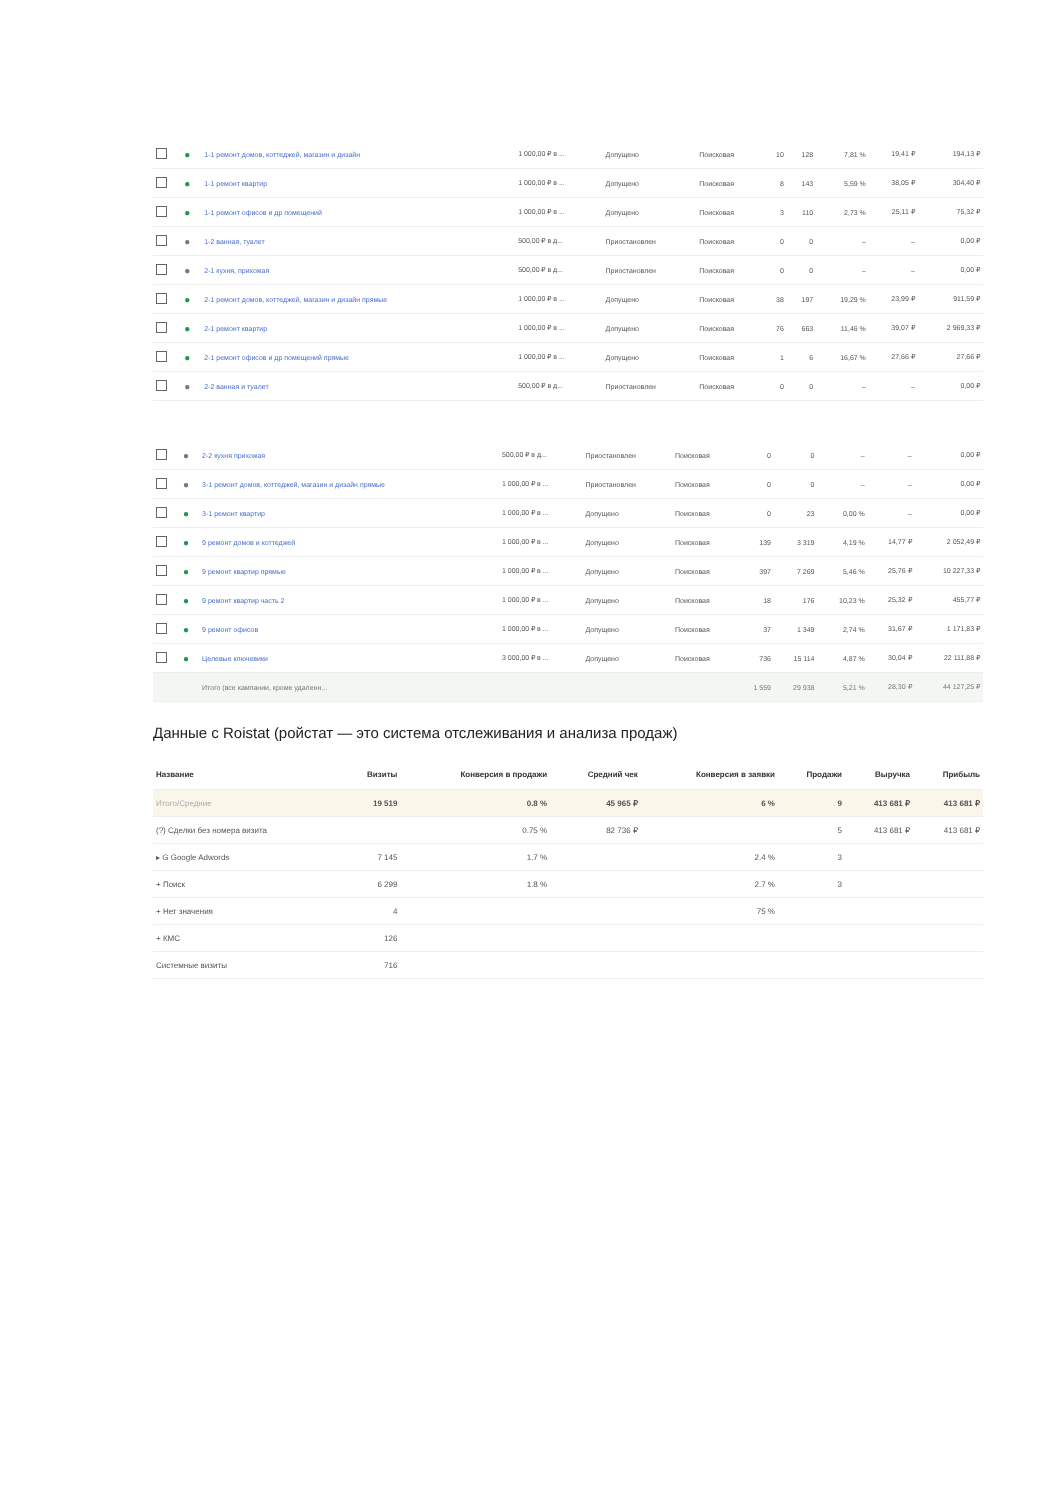| | ● | 1-1 ремонт домов, коттеджей, магазин и дизайн | 1 000,00 ₽ в ... | Допущено | Поисковая | 10 | 128 | 7,81 % | 19,41 ₽ | 194,13 ₽ |
| | ● | 1-1 ремонт квартир | 1 000,00 ₽ в ... | Допущено | Поисковая | 8 | 143 | 5,59 % | 38,05 ₽ | 304,40 ₽ |
| | ● | 1-1 ремонт офисов и др помещений | 1 000,00 ₽ в ... | Допущено | Поисковая | 3 | 110 | 2,73 % | 25,11 ₽ | 75,32 ₽ |
| | ● | 1-2 ванная, туалет | 500,00 ₽ в д... | Приостановлен | Поисковая | 0 | 0 | – | – | 0,00 ₽ |
| | ● | 2-1 кухня, прихожая | 500,00 ₽ в д... | Приостановлен | Поисковая | 0 | 0 | – | – | 0,00 ₽ |
| | ● | 2-1 ремонт домов, коттеджей, магазин и дизайн прямые | 1 000,00 ₽ в ... | Допущено | Поисковая | 38 | 197 | 19,29 % | 23,99 ₽ | 911,59 ₽ |
| | ● | 2-1 ремонт квартир | 1 000,00 ₽ в ... | Допущено | Поисковая | 76 | 663 | 11,46 % | 39,07 ₽ | 2 969,33 ₽ |
| | ● | 2-1 ремонт офисов и др помещений прямые | 1 000,00 ₽ в ... | Допущено | Поисковая | 1 | 6 | 16,67 % | 27,66 ₽ | 27,66 ₽ |
| | ● | 2-2 ванная и туалет | 500,00 ₽ в д... | Приостановлен | Поисковая | 0 | 0 | – | – | 0,00 ₽ |
| | ● | 2-2 кухня прихожая | 500,00 ₽ в д... | Приостановлен | Поисковая | 0 | 0 | – | – | 0,00 ₽ |
| | ● | 3-1 ремонт домов, коттеджей, магазин и дизайн прямые | 1 000,00 ₽ в ... | Приостановлен | Поисковая | 0 | 0 | – | – | 0,00 ₽ |
| | ● | 3-1 ремонт квартир | 1 000,00 ₽ в ... | Допущено | Поисковая | 0 | 23 | 0,00 % | – | 0,00 ₽ |
| | ● | 9 ремонт домов и коттеджей | 1 000,00 ₽ в ... | Допущено | Поисковая | 139 | 3 319 | 4,19 % | 14,77 ₽ | 2 052,49 ₽ |
| | ● | 9 ремонт квартир прямые | 1 000,00 ₽ в ... | Допущено | Поисковая | 397 | 7 269 | 5,46 % | 25,76 ₽ | 10 227,33 ₽ |
| | ● | 9 ремонт квартир часть 2 | 1 000,00 ₽ в ... | Допущено | Поисковая | 18 | 176 | 10,23 % | 25,32 ₽ | 455,77 ₽ |
| | ● | 9 ремонт офисов | 1 000,00 ₽ в ... | Допущено | Поисковая | 37 | 1 349 | 2,74 % | 31,67 ₽ | 1 171,83 ₽ |
| | ● | Целевые ключевики | 3 000,00 ₽ в ... | Допущено | Поисковая | 736 | 15 114 | 4,87 % | 30,04 ₽ | 22 111,88 ₽ |
| | | Итого (все кампании, кроме удаленн... | | | | 1 559 | 29 938 | 5,21 % | 28,30 ₽ | 44 127,25 ₽ |
Данные с Roistat (ройстат — это система отслеживания и анализа продаж)
| Название | Визиты | Конверсия в продажи | Средний чек | Конверсия в заявки | Продажи | Выручка | Прибыль |
| --- | --- | --- | --- | --- | --- | --- | --- |
| Итого/Средние | 19 519 | 0.8 % | 45 965 ₽ | 6 % | 9 | 413 681 ₽ | 413 681 ₽ |
| (?) Сделки без номера визита | | 0.75 % | 82 736 ₽ | | 5 | 413 681 ₽ | 413 681 ₽ |
| ▸ G Google Adwords | 7 145 | 1.7 % | | 2.4 % | 3 | | |
| + Поиск | 6 299 | 1.8 % | | 2.7 % | 3 | | |
| + Нет значения | 4 | | | 75 % | | | |
| + КМС | 126 | | | | | | |
| Системные визиты | 716 | | | | | | |